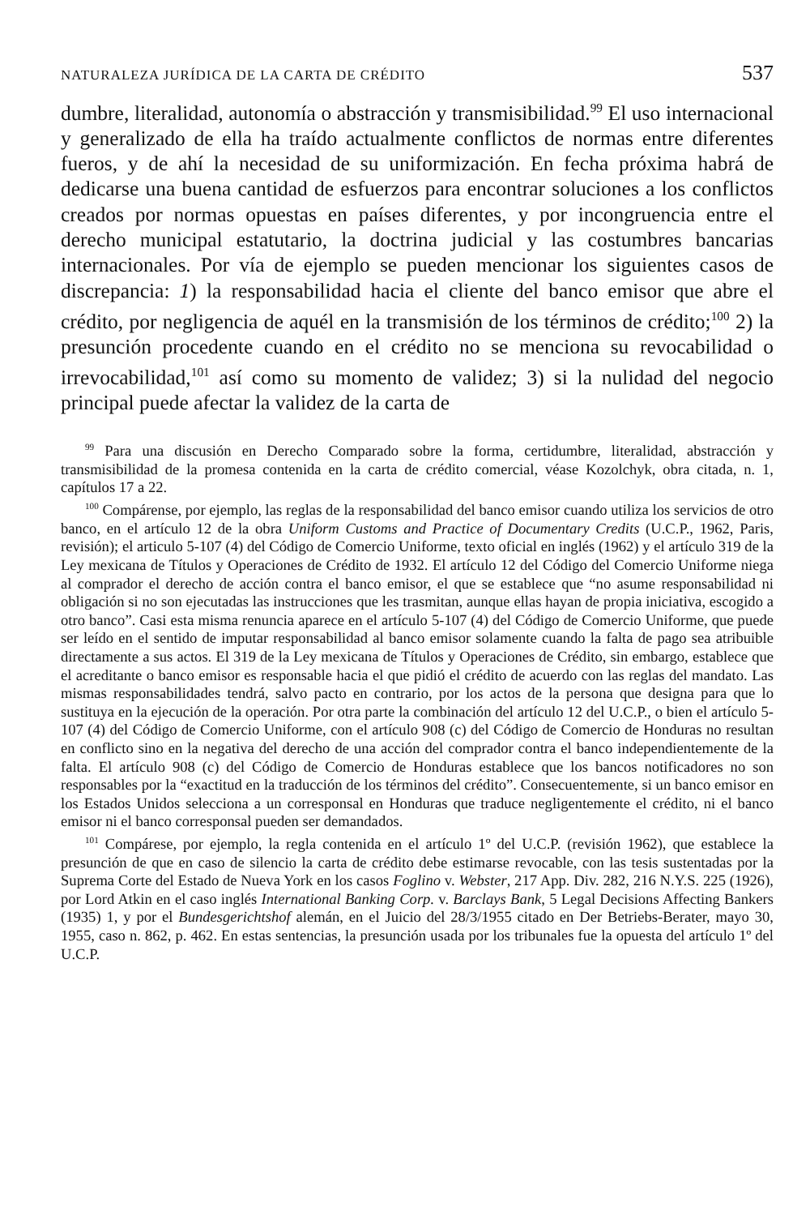NATURALEZA JURÍDICA DE LA CARTA DE CRÉDITO 537
dumbre, literalidad, autonomía o abstracción y transmisibilidad.<sup>99</sup> El uso internacional y generalizado de ella ha traído actualmente conflictos de normas entre diferentes fueros, y de ahí la necesidad de su uniformización. En fecha próxima habrá de dedicarse una buena cantidad de esfuerzos para encontrar soluciones a los conflictos creados por normas opuestas en países diferentes, y por incongruencia entre el derecho municipal estatutario, la doctrina judicial y las costumbres bancarias internacionales. Por vía de ejemplo se pueden mencionar los siguientes casos de discrepancia: 1) la responsabilidad hacia el cliente del banco emisor que abre el crédito, por negligencia de aquél en la transmisión de los términos de crédito;<sup>100</sup> 2) la presunción procedente cuando en el crédito no se menciona su revocabilidad o irrevocabilidad,<sup>101</sup> así como su momento de validez; 3) si la nulidad del negocio principal puede afectar la validez de la carta de
<sup>99</sup> Para una discusión en Derecho Comparado sobre la forma, certidumbre, literalidad, abstracción y transmisibilidad de la promesa contenida en la carta de crédito comercial, véase Kozolchyk, obra citada, n. 1, capítulos 17 a 22.
<sup>100</sup> Compárense, por ejemplo, las reglas de la responsabilidad del banco emisor cuando utiliza los servicios de otro banco, en el artículo 12 de la obra Uniform Customs and Practice of Documentary Credits (U.C.P., 1962, Paris, revisión); el articulo 5-107 (4) del Código de Comercio Uniforme, texto oficial en inglés (1962) y el artículo 319 de la Ley mexicana de Títulos y Operaciones de Crédito de 1932. El artículo 12 del Código del Comercio Uniforme niega al comprador el derecho de acción contra el banco emisor, el que se establece que “no asume responsabilidad ni obligación si no son ejecutadas las instrucciones que les trasmitan, aunque ellas hayan de propia iniciativa, escogido a otro banco”. Casi esta misma renuncia aparece en el artículo 5-107 (4) del Código de Comercio Uniforme, que puede ser leído en el sentido de imputar responsabilidad al banco emisor solamente cuando la falta de pago sea atribuible directamente a sus actos. El 319 de la Ley mexicana de Títulos y Operaciones de Crédito, sin embargo, establece que el acreditante o banco emisor es responsable hacia el que pidió el crédito de acuerdo con las reglas del mandato. Las mismas responsabilidades tendrá, salvo pacto en contrario, por los actos de la persona que designa para que lo sustituya en la ejecución de la operación. Por otra parte la combinación del artículo 12 del U.C.P., o bien el artículo 5-107 (4) del Código de Comercio Uniforme, con el artículo 908 (c) del Código de Comercio de Honduras no resultan en conflicto sino en la negativa del derecho de una acción del comprador contra el banco independientemente de la falta. El artículo 908 (c) del Código de Comercio de Honduras establece que los bancos notificadores no son responsables por la “exactitud en la traducción de los términos del crédito”. Consecuentemente, si un banco emisor en los Estados Unidos selecciona a un corresponsal en Honduras que traduce negligentemente el crédito, ni el banco emisor ni el banco corresponsal pueden ser demandados.
<sup>101</sup> Compárese, por ejemplo, la regla contenida en el artículo 1º del U.C.P. (revisión 1962), que establece la presunción de que en caso de silencio la carta de crédito debe estimarse revocable, con las tesis sustentadas por la Suprema Corte del Estado de Nueva York en los casos Foglino v. Webster, 217 App. Div. 282, 216 N.Y.S. 225 (1926), por Lord Atkin en el caso inglés International Banking Corp. v. Barclays Bank, 5 Legal Decisions Affecting Bankers (1935) 1, y por el Bundesgerichtshof alemán, en el Juicio del 28/3/1955 citado en Der Betriebs-Berater, mayo 30, 1955, caso n. 862, p. 462. En estas sentencias, la presunción usada por los tribunales fue la opuesta del artículo 1º del U.C.P.